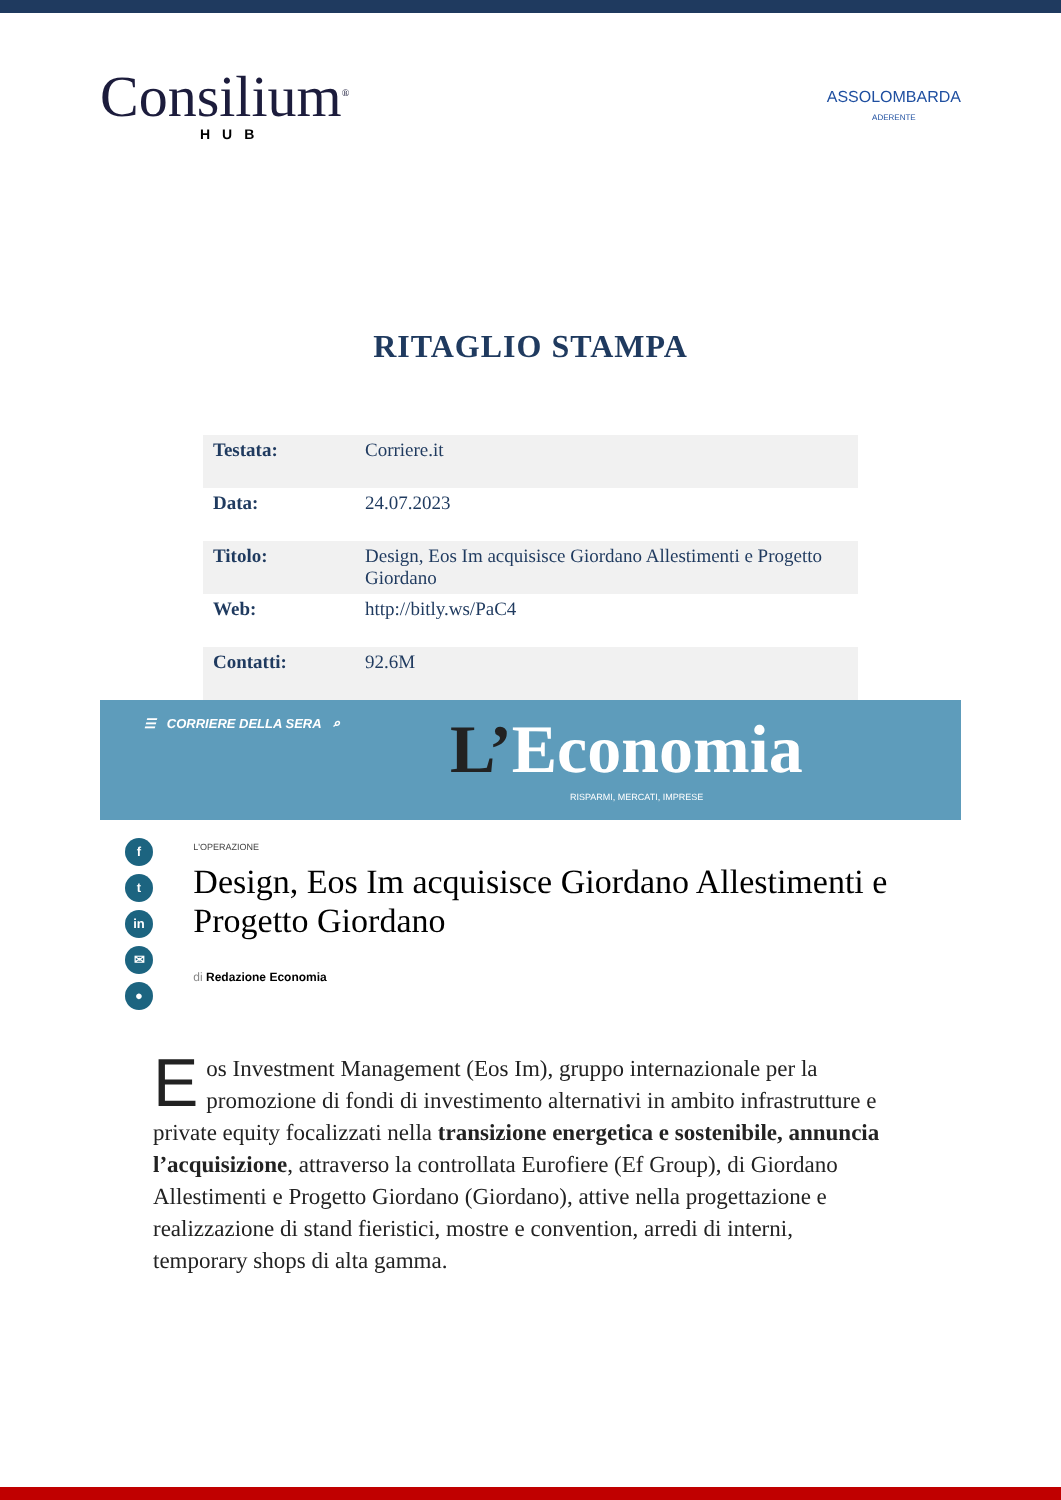Consilium<sup>®</sup>
HUB
ASSOLOMBARDA
ADERENTE
RITAGLIO STAMPA
| Testata: | Corriere.it |
| Data: | 24.07.2023 |
| Titolo: | Design, Eos Im acquisisce Giordano Allestimenti e Progetto Giordano |
| Web: | http://bitly.ws/PaC4 |
| Contatti: | 92.6M |
☰ CORRIERE DELLA SERA ⌕ L’Economia
RISPARMI, MERCATI, IMPRESE
f
t
in
✉
●
L'OPERAZIONE
Design, Eos Im acquisisce Giordano Allestimenti e Progetto Giordano
di Redazione Economia
Eos Investment Management (Eos Im), gruppo internazionale per la promozione di fondi di investimento alternativi in ambito infrastrutture e private equity focalizzati nella transizione energetica e sostenibile, annuncia l’acquisizione, attraverso la controllata Eurofiere (Ef Group), di Giordano Allestimenti e Progetto Giordano (Giordano), attive nella progettazione e realizzazione di stand fieristici, mostre e convention, arredi di interni, temporary shops di alta gamma.